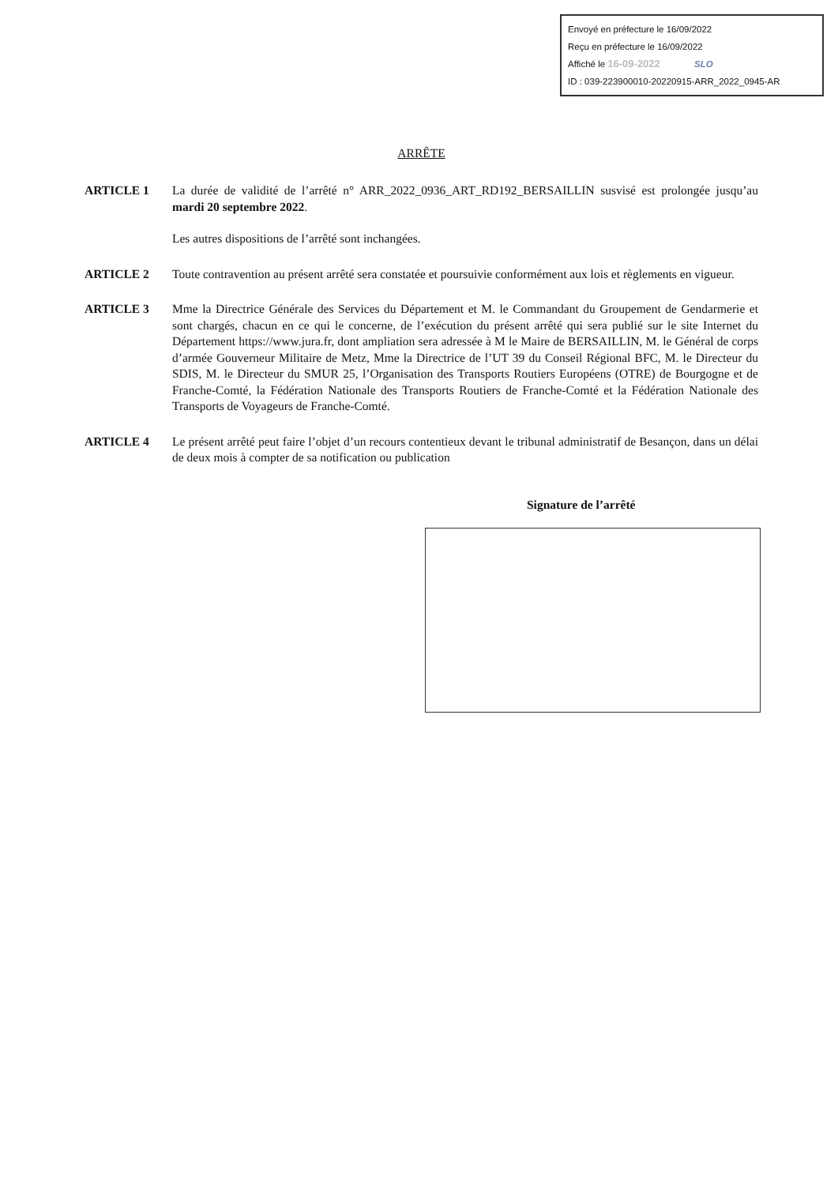Envoyé en préfecture le 16/09/2022
Reçu en préfecture le 16/09/2022
Affiché le 16-09-2022 SLO
ID : 039-223900010-20220915-ARR_2022_0945-AR
ARRÊTE
ARTICLE 1 La durée de validité de l’arrêté n° ARR_2022_0936_ART_RD192_BERSAILLIN susvisé est prolongée jusqu’au mardi 20 septembre 2022.
Les autres dispositions de l’arrêté sont inchangées.
ARTICLE 2 Toute contravention au présent arrêté sera constatée et poursuivie conformément aux lois et règlements en vigueur.
ARTICLE 3 Mme la Directrice Générale des Services du Département et M. le Commandant du Groupement de Gendarmerie et sont chargés, chacun en ce qui le concerne, de l’exécution du présent arrêté qui sera publié sur le site Internet du Département https://www.jura.fr, dont ampliation sera adressée à M le Maire de BERSAILLIN, M. le Général de corps d’armée Gouverneur Militaire de Metz, Mme la Directrice de l’UT 39 du Conseil Régional BFC, M. le Directeur du SDIS, M. le Directeur du SMUR 25, l’Organisation des Transports Routiers Européens (OTRE) de Bourgogne et de Franche-Comté, la Fédération Nationale des Transports Routiers de Franche-Comté et la Fédération Nationale des Transports de Voyageurs de Franche-Comté.
ARTICLE 4 Le présent arrêté peut faire l’objet d’un recours contentieux devant le tribunal administratif de Besançon, dans un délai de deux mois à compter de sa notification ou publication
Signature de l’arrêté